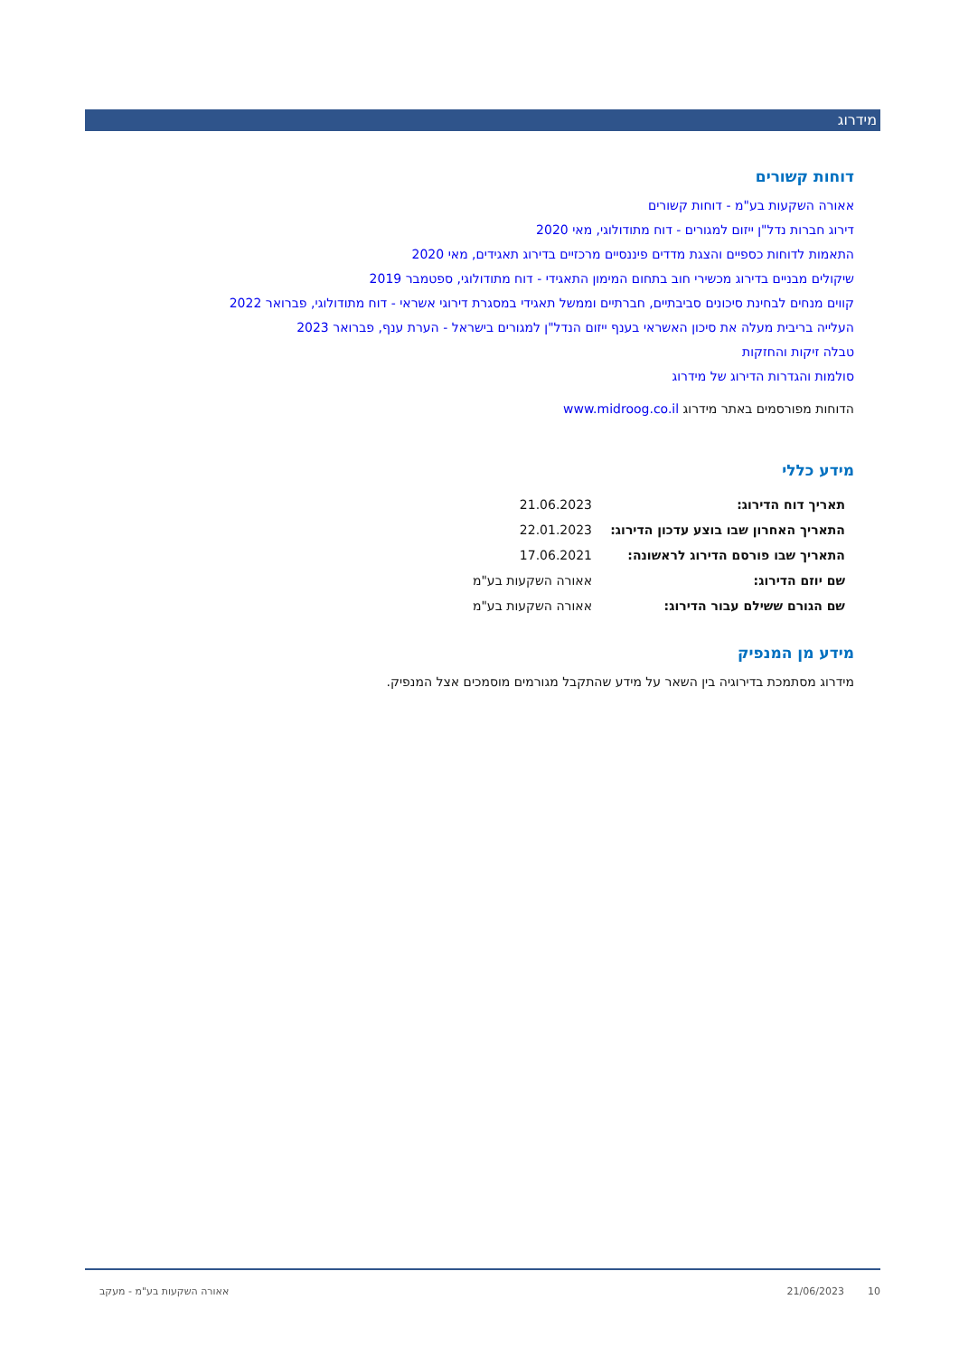מידרוג
דוחות קשורים
אאורה השקעות בע"מ - דוחות קשורים
דירוג חברות נדל"ן ייזום למגורים - דוח מתודולוגי, מאי 2020
התאמות לדוחות כספיים והצגת מדדים פיננסיים מרכזיים בדירוג תאגידים, מאי 2020
שיקולים מבניים בדירוג מכשירי חוב בתחום המימון התאגידי - דוח מתודולוגי, ספטמבר 2019
קווים מנחים לבחינת סיכונים סביבתיים, חברתיים וממשל תאגידי במסגרת דירוגי אשראי - דוח מתודולוגי, פברואר 2022
העלייה בריבית מעלה את סיכון האשראי בענף ייזום הנדל"ן למגורים בישראל - הערת ענף, פברואר 2023
טבלה זיקות והחזקות
סולמות והגדרות הדירוג של מידרוג
הדוחות מפורסמים באתר מידרוג www.midroog.co.il
מידע כללי
| תאריך דוח הדירוג: | 21.06.2023 |
| התאריך האחרון שבו בוצע עדכון הדירוג: | 22.01.2023 |
| התאריך שבו פורסם הדירוג לראשונה: | 17.06.2021 |
| שם יוזם הדירוג: | אאורה השקעות בע"מ |
| שם הגורם ששילם עבור הדירוג: | אאורה השקעות בע"מ |
מידע מן המנפיק
מידרוג מסתמכת בדירוגיה בין השאר על מידע שהתקבל מגורמים מוסמכים אצל המנפיק.
10 21/06/2023 אאורה השקעות בע"מ - מעקב